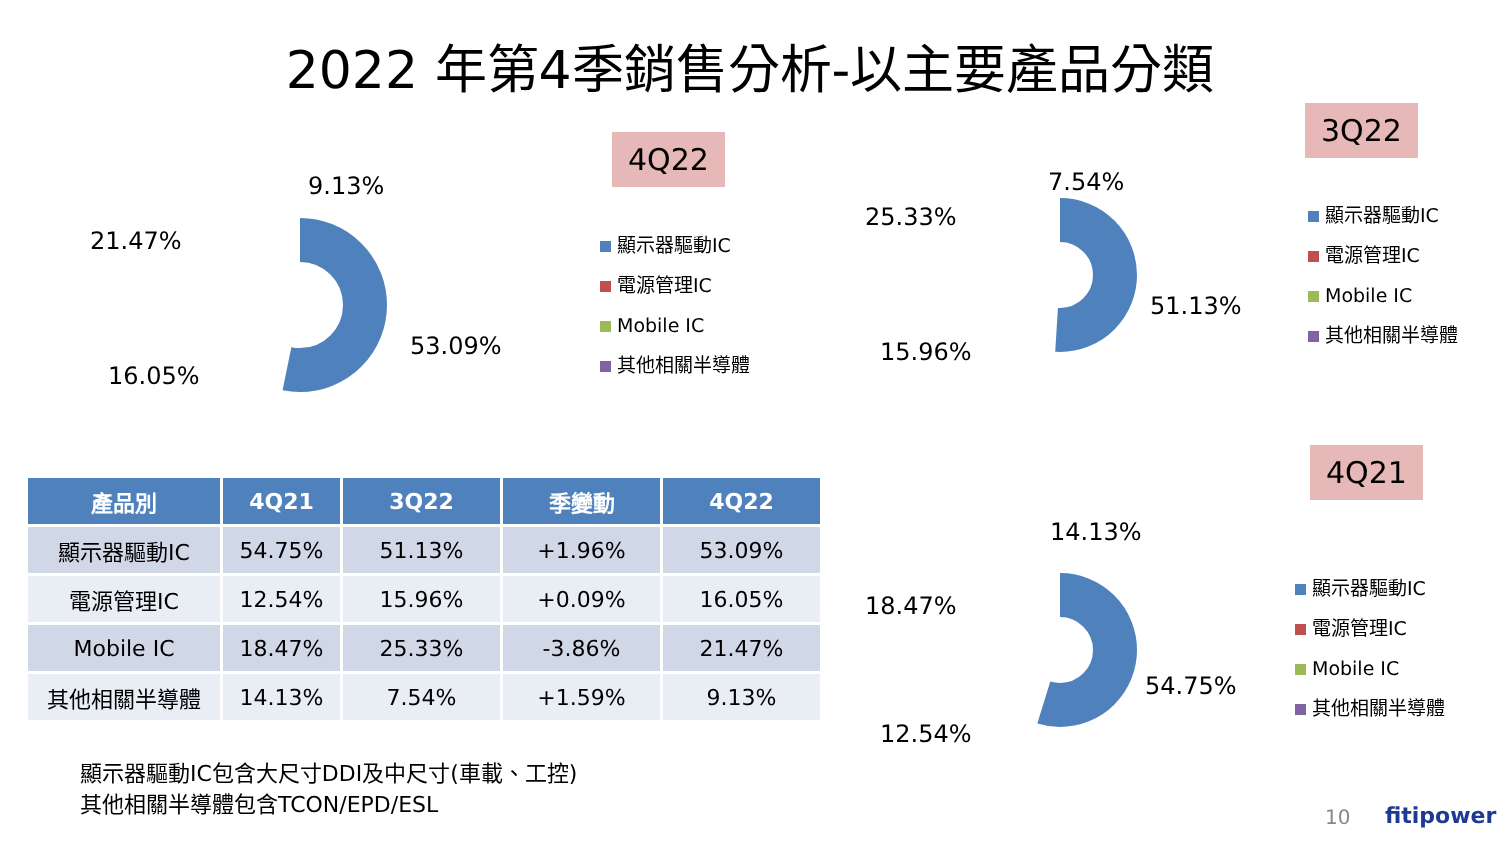2022 年第4季銷售分析-以主要產品分類
4Q22
3Q22
4Q21
9.13%
21.47%
53.09%
16.05%
7.54%
25.33%
51.13%
15.96%
14.13%
18.47%
54.75%
12.54%
顯示器驅動IC
電源管理IC
Mobile IC
其他相關半導體
顯示器驅動IC
電源管理IC
Mobile IC
其他相關半導體
顯示器驅動IC
電源管理IC
Mobile IC
其他相關半導體
| 產品別 | 4Q21 | 3Q22 | 季變動 | 4Q22 |
| --- | --- | --- | --- | --- |
| 顯示器驅動IC | 54.75% | 51.13% | +1.96% | 53.09% |
| 電源管理IC | 12.54% | 15.96% | +0.09% | 16.05% |
| Mobile IC | 18.47% | 25.33% | -3.86% | 21.47% |
| 其他相關半導體 | 14.13% | 7.54% | +1.59% | 9.13% |
顯示器驅動IC包含大尺寸DDI及中尺寸(車載、工控)
其他相關半導體包含TCON/EPD/ESL
10 fitipower